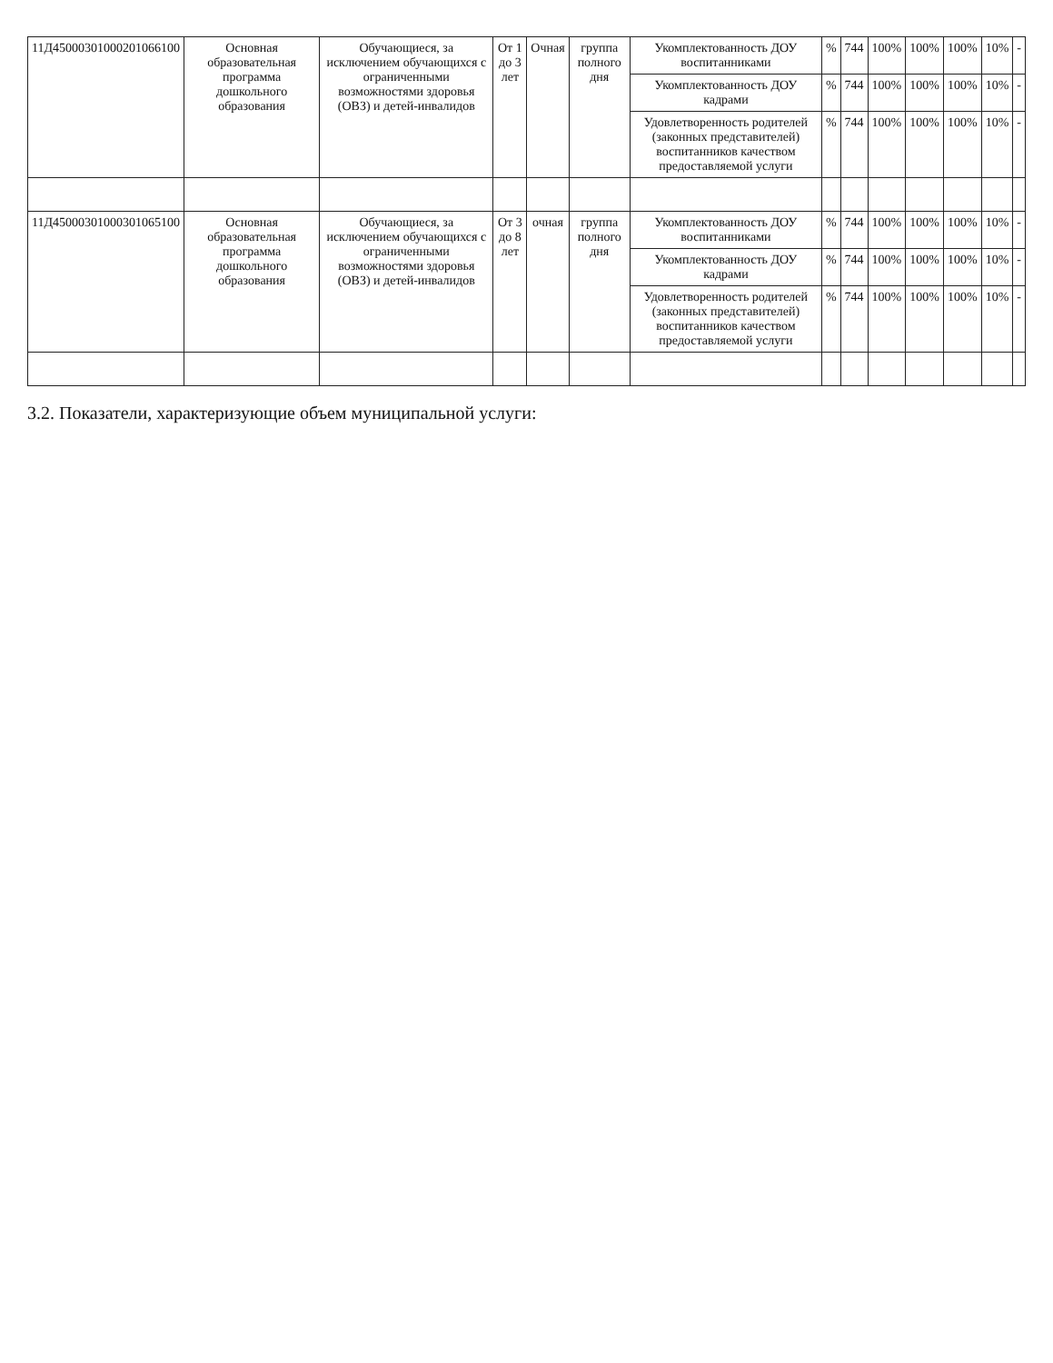| 11Д45000301000201066100 | Основная образовательная программа дошкольного образования | Обучающиеся, за исключением обучающихся с ограниченными возможностями здоровья (ОВЗ) и детей-инвалидов | От 1 до 3 лет | Очная | группа полного дня | Укомплектованность ДОУ воспитанниками | % | 744 | 100% | 100% | 100% | 10% | - |
| | | | | | | Укомплектованность ДОУ кадрами | % | 744 | 100% | 100% | 100% | 10% | - |
| | | | | | | Удовлетворенность родителей (законных представителей) воспитанников качеством предоставляемой услуги | % | 744 | 100% | 100% | 100% | 10% | - |
| 11Д45000301000301065100 | Основная образовательная программа дошкольного образования | Обучающиеся, за исключением обучающихся с ограниченными возможностями здоровья (ОВЗ) и детей-инвалидов | От 3 до 8 лет | очная | группа полного дня | Укомплектованность ДОУ воспитанниками | % | 744 | 100% | 100% | 100% | 10% | - |
| | | | | | | Укомплектованность ДОУ кадрами | % | 744 | 100% | 100% | 100% | 10% | - |
| | | | | | | Удовлетворенность родителей (законных представителей) воспитанников качеством предоставляемой услуги | % | 744 | 100% | 100% | 100% | 10% | - |
3.2. Показатели, характеризующие объем муниципальной услуги: